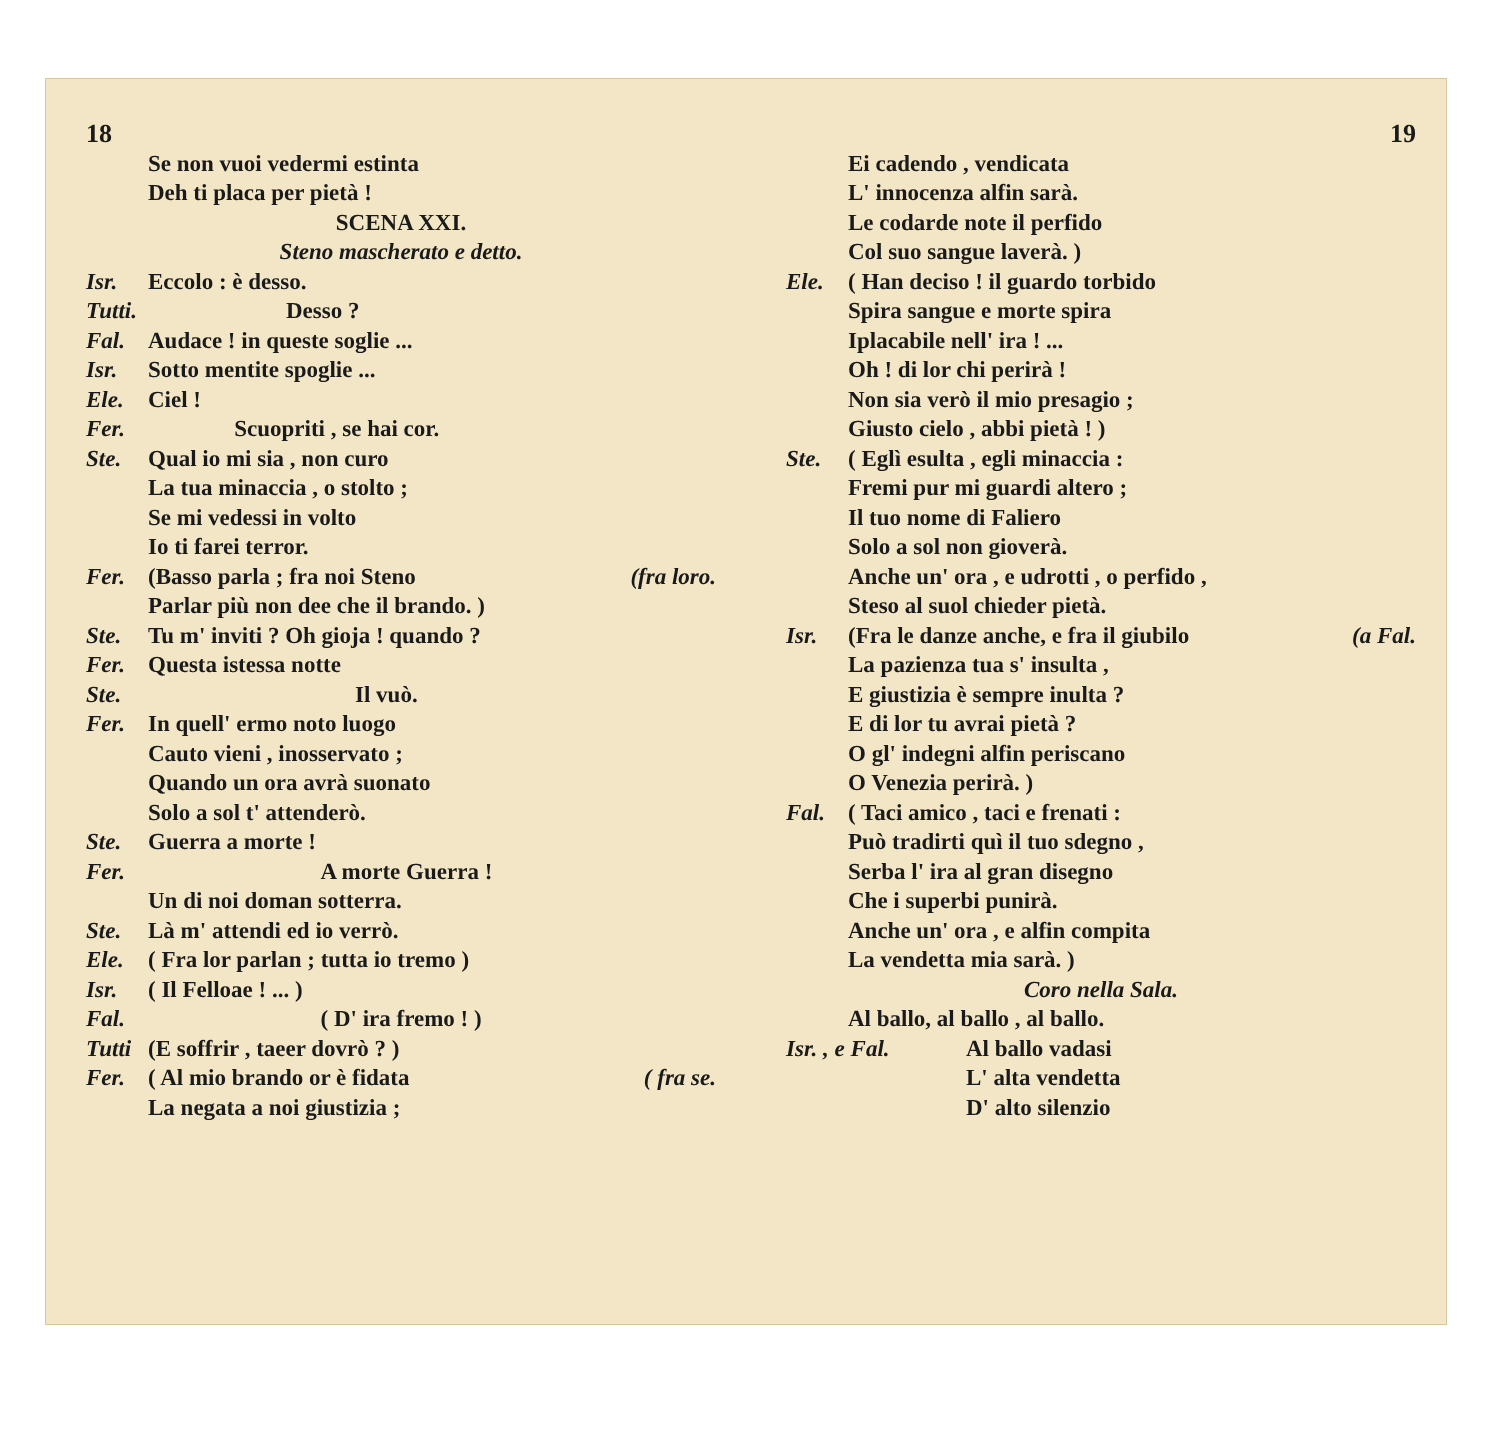18
Se non vuoi vedermi estinta
Deh ti placa per pietà !
SCENA XXI.
Steno mascherato e detto.
Isr. Eccolo : è desso.
Tutti. Desso ?
Fal. Audace ! in queste soglie ...
Isr. Sotto mentite spoglie ...
Ele. Ciel !
Fer. Scuopriti , se hai cor.
Ste. Qual io mi sia , non curo
La tua minaccia , o stolto ;
Se mi vedessi in volto
Io ti farei terror.
Fer. (Basso parla ; fra noi Steno (fra loro.
Parlar più non dee che il brando. )
Ste. Tu m' inviti ? Oh gioja ! quando ?
Fer. Questa istessa notte
Ste. Il vuò.
Fer. In quell' ermo noto luogo
Cauto vieni , inosservato ;
Quando un ora avrà suonato
Solo a sol t' attenderò.
Ste. Guerra a morte !
Fer. A morte Guerra !
Un di noi doman sotterra.
Ste. Là m' attendi ed io verrò.
Ele. ( Fra lor parlan ; tutta io tremo )
Isr. ( Il Felloae ! ... )
Fal. ( D' ira fremo ! )
Tutti (E soffrir , taeer dovrò ? )
Fer. ( Al mio brando or è fidata ( fra se.
La negata a noi giustizia ;
19
Ei cadendo , vendicata
L' innocenza alfin sarà.
Le codarde note il perfido
Col suo sangue laverà. )
Ele. ( Han deciso ! il guardo torbido
Spira sangue e morte spira
Iplacabile nell' ira ! ...
Oh ! di lor chi perirà !
Non sia verò il mio presagio ;
Giusto cielo , abbi pietà ! )
Ste. ( Eglì esulta , egli minaccia :
Fremi pur mi guardi altero ;
Il tuo nome di Faliero
Solo a sol non gioverà.
Anche un' ora , e udrotti , o perfido ,
Steso al suol chieder pietà.
Isr. (Fra le danze anche, e fra il giubilo (a Fal.
La pazienza tua s' insulta ,
E giustizia è sempre inulta ?
E di lor tu avrai pietà ?
O gl' indegni alfin periscano
O Venezia perirà. )
Fal. ( Taci amico , taci e frenati :
Può tradirti quì il tuo sdegno ,
Serba l' ira al gran disegno
Che i superbi punirà.
Anche un' ora , e alfin compita
La vendetta mia sarà. )
Coro nella Sala.
Al ballo, al ballo , al ballo.
Isr. , e Fal. Al ballo vadasi
L' alta vendetta
D' alto silenzio